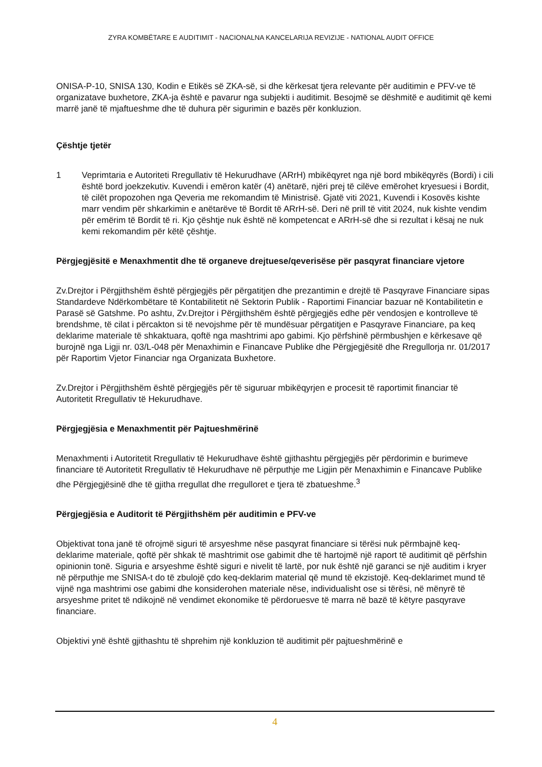ZYRA KOMBËTARE E AUDITIMIT - NACIONALNA KANCELARIJA REVIZIJE - NATIONAL AUDIT OFFICE
ONISA-P-10, SNISA 130, Kodin e Etikës së ZKA-së, si dhe kërkesat tjera relevante për auditimin e PFV-ve të organizatave buxhetore, ZKA-ja është e pavarur nga subjekti i auditimit. Besojmë se dëshmitë e auditimit që kemi marrë janë të mjaftueshme dhe të duhura për sigurimin e bazës për konkluzion.
Çështje tjetër
1 Veprimtaria e Autoriteti Rregullativ të Hekurudhave (ARrH) mbikëqyret nga një bord mbikëqyrës (Bordi) i cili është bord joekzekutiv. Kuvendi i emëron katër (4) anëtarë, njëri prej të cilëve emërohet kryesuesi i Bordit, të cilët propozohen nga Qeveria me rekomandim të Ministrisë. Gjatë viti 2021, Kuvendi i Kosovës kishte marr vendim për shkarkimin e anëtarëve të Bordit të ARrH-së. Deri në prill të vitit 2024, nuk kishte vendim për emërim të Bordit të ri. Kjo çështje nuk është në kompetencat e ARrH-së dhe si rezultat i kësaj ne nuk kemi rekomandim për këtë çështje.
Përgjegjësitë e Menaxhmentit dhe të organeve drejtuese/qeverisëse për pasqyrat financiare vjetore
Zv.Drejtor i Përgjithshëm është përgjegjës për përgatitjen dhe prezantimin e drejtë të Pasqyrave Financiare sipas Standardeve Ndërkombëtare të Kontabilitetit në Sektorin Publik - Raportimi Financiar bazuar në Kontabilitetin e Parasë së Gatshme. Po ashtu, Zv.Drejtor i Përgjithshëm është përgjegjës edhe për vendosjen e kontrolleve të brendshme, të cilat i përcakton si të nevojshme për të mundësuar përgatitjen e Pasqyrave Financiare, pa keq deklarime materiale të shkaktuara, qoftë nga mashtrimi apo gabimi. Kjo përfshinë përmbushjen e kërkesave që burojnë nga Ligji nr. 03/L-048 për Menaxhimin e Financave Publike dhe Përgjegjësitë dhe Rregullorja nr. 01/2017 për Raportim Vjetor Financiar nga Organizata Buxhetore.
Zv.Drejtor i Përgjithshëm është përgjegjës për të siguruar mbikëqyrjen e procesit të raportimit financiar të Autoritetit Rregullativ të Hekurudhave.
Përgjegjësia e Menaxhmentit për Pajtueshmërinë
Menaxhmenti i Autoritetit Rregullativ të Hekurudhave është gjithashtu përgjegjës për përdorimin e burimeve financiare të Autoritetit Rregullativ të Hekurudhave në përputhje me Ligjin për Menaxhimin e Financave Publike dhe Përgjegjësinë dhe të gjitha rregullat dhe rregulloret e tjera të zbatueshme.<sup>3</sup>
Përgjegjësia e Auditorit të Përgjithshëm për auditimin e PFV-ve
Objektivat tona janë të ofrojmë siguri të arsyeshme nëse pasqyrat financiare si tërësi nuk përmbajnë keq-deklarime materiale, qoftë për shkak të mashtrimit ose gabimit dhe të hartojmë një raport të auditimit që përfshin opinionin tonë. Siguria e arsyeshme është siguri e nivelit të lartë, por nuk është një garanci se një auditim i kryer në përputhje me SNISA-t do të zbulojë çdo keq-deklarim material që mund të ekzistojë. Keq-deklarimet mund të vijnë nga mashtrimi ose gabimi dhe konsiderohen materiale nëse, individualisht ose si tërësi, në mënyrë të arsyeshme pritet të ndikojnë në vendimet ekonomike të përdoruesve të marra në bazë të këtyre pasqyrave financiare.
Objektivi ynë është gjithashtu të shprehim një konkluzion të auditimit për pajtueshmërinë e
4